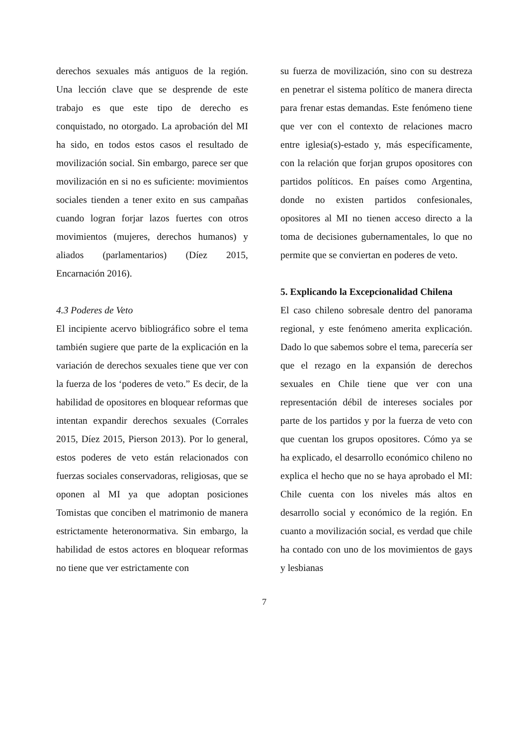derechos sexuales más antiguos de la región. Una lección clave que se desprende de este trabajo es que este tipo de derecho es conquistado, no otorgado. La aprobación del MI ha sido, en todos estos casos el resultado de movilización social. Sin embargo, parece ser que movilización en si no es suficiente: movimientos sociales tienden a tener exito en sus campañas cuando logran forjar lazos fuertes con otros movimientos (mujeres, derechos humanos) y aliados (parlamentarios) (Díez 2015, Encarnación 2016).
4.3 Poderes de Veto
El incipiente acervo bibliográfico sobre el tema también sugiere que parte de la explicación en la variación de derechos sexuales tiene que ver con la fuerza de los ‘poderes de veto.” Es decir, de la habilidad de opositores en bloquear reformas que intentan expandir derechos sexuales (Corrales 2015, Díez 2015, Pierson 2013). Por lo general, estos poderes de veto están relacionados con fuerzas sociales conservadoras, religiosas, que se oponen al MI ya que adoptan posiciones Tomistas que conciben el matrimonio de manera estrictamente heteronormativa. Sin embargo, la habilidad de estos actores en bloquear reformas no tiene que ver estrictamente con
su fuerza de movilización, sino con su destreza en penetrar el sistema político de manera directa para frenar estas demandas. Este fenómeno tiene que ver con el contexto de relaciones macro entre iglesia(s)-estado y, más específicamente, con la relación que forjan grupos opositores con partidos políticos. En países como Argentina, donde no existen partidos confesionales, opositores al MI no tienen acceso directo a la toma de decisiones gubernamentales, lo que no permite que se conviertan en poderes de veto.
5. Explicando la Excepcionalidad Chilena
El caso chileno sobresale dentro del panorama regional, y este fenómeno amerita explicación. Dado lo que sabemos sobre el tema, parecería ser que el rezago en la expansión de derechos sexuales en Chile tiene que ver con una representación débil de intereses sociales por parte de los partidos y por la fuerza de veto con que cuentan los grupos opositores. Cómo ya se ha explicado, el desarrollo económico chileno no explica el hecho que no se haya aprobado el MI: Chile cuenta con los niveles más altos en desarrollo social y económico de la región. En cuanto a movilización social, es verdad que chile ha contado con uno de los movimientos de gays y lesbianas
7